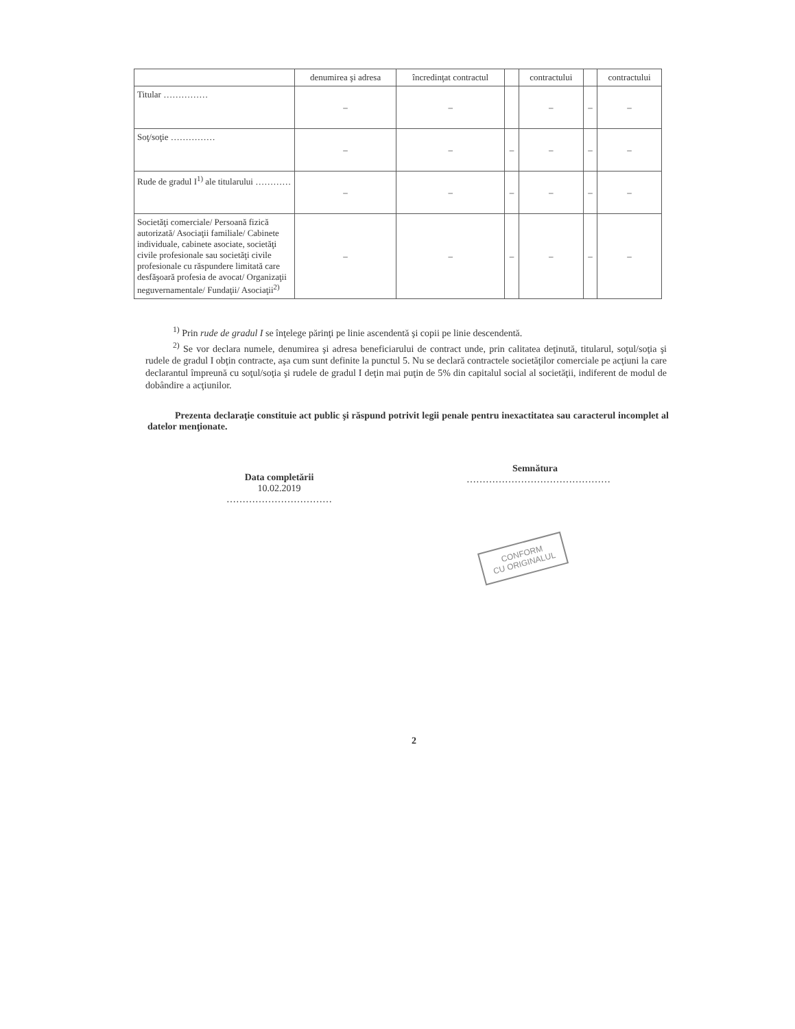| | denumirea şi adresa | încredinţat contractul | | contractului | | contractului |
| --- | --- | --- | --- | --- | --- | --- |
| Titular …………… | – | – | | – | – | – |
| Soţ/soţie …………… | – | – | – | – | – | – |
| Rude de gradul I<sup>1)</sup> ale titularului ………… | – | – | – | – | – | – |
| Societăţi comerciale/ Persoană fizică autorizată/ Asociaţii familiale/ Cabinete individuale, cabinete asociate, societăţi civile profesionale sau societăţi civile profesionale cu răspundere limitată care desfăşoară profesia de avocat/ Organizaţii neguvernamentale/ Fundaţii/ Asociaţii<sup>2)</sup> | – | – | – | – | – | – |
<sup>1)</sup> Prin rude de gradul I se înţelege părinţi pe linie ascendentă şi copii pe linie descendentă.
<sup>2)</sup> Se vor declara numele, denumirea şi adresa beneficiarului de contract unde, prin calitatea deţinută, titularul, soţul/soţia şi rudele de gradul I obţin contracte, aşa cum sunt definite la punctul 5. Nu se declară contractele societăţilor comerciale pe acţiuni la care declarantul împreună cu soţul/soţia şi rudele de gradul I deţin mai puţin de 5% din capitalul social al societăţii, indiferent de modul de dobândire a acţiunilor.
Prezenta declaraţie constituie act public şi răspund potrivit legii penale pentru inexactitatea sau caracterul incomplet al datelor menţionate.
Data completării
10.02.2019
……………………………
Semnătura
………………………………………
CONFORM
CU ORIGINALUL
2